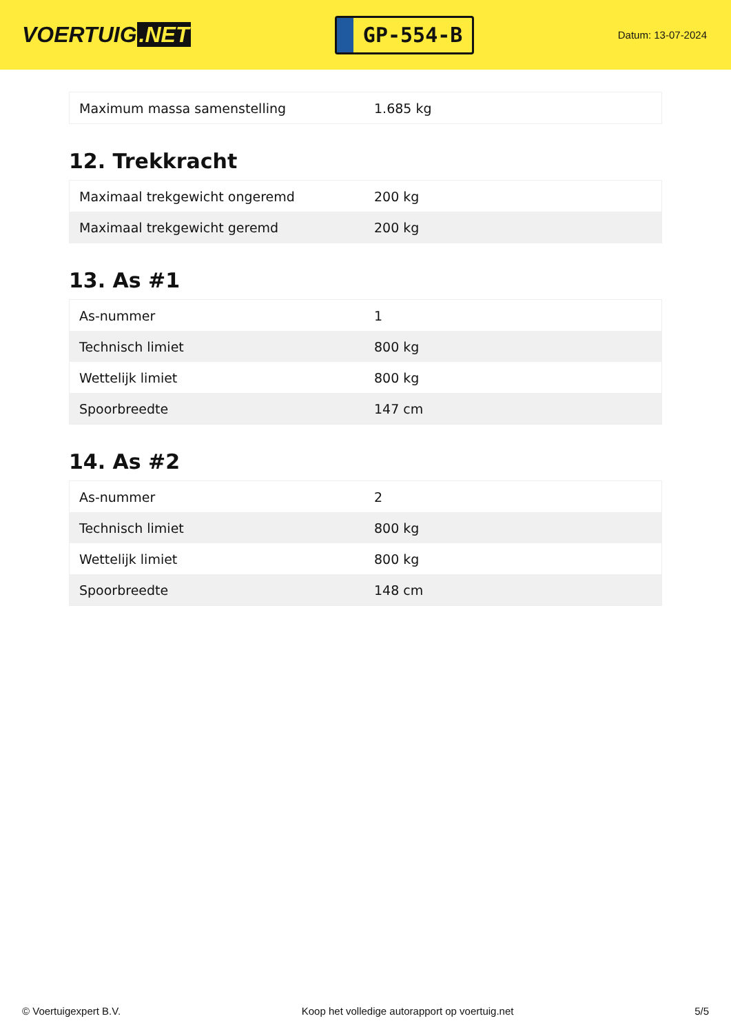VOERTUIG.NET
GP-554-B
Datum: 13-07-2024
| Maximum massa samenstelling | 1.685 kg |
12. Trekkracht
| Maximaal trekgewicht ongeremd | 200 kg |
| Maximaal trekgewicht geremd | 200 kg |
13. As #1
| As-nummer | 1 |
| Technisch limiet | 800 kg |
| Wettelijk limiet | 800 kg |
| Spoorbreedte | 147 cm |
14. As #2
| As-nummer | 2 |
| Technisch limiet | 800 kg |
| Wettelijk limiet | 800 kg |
| Spoorbreedte | 148 cm |
© Voertuigexpert B.V. Koop het volledige autorapport op voertuig.net 5/5